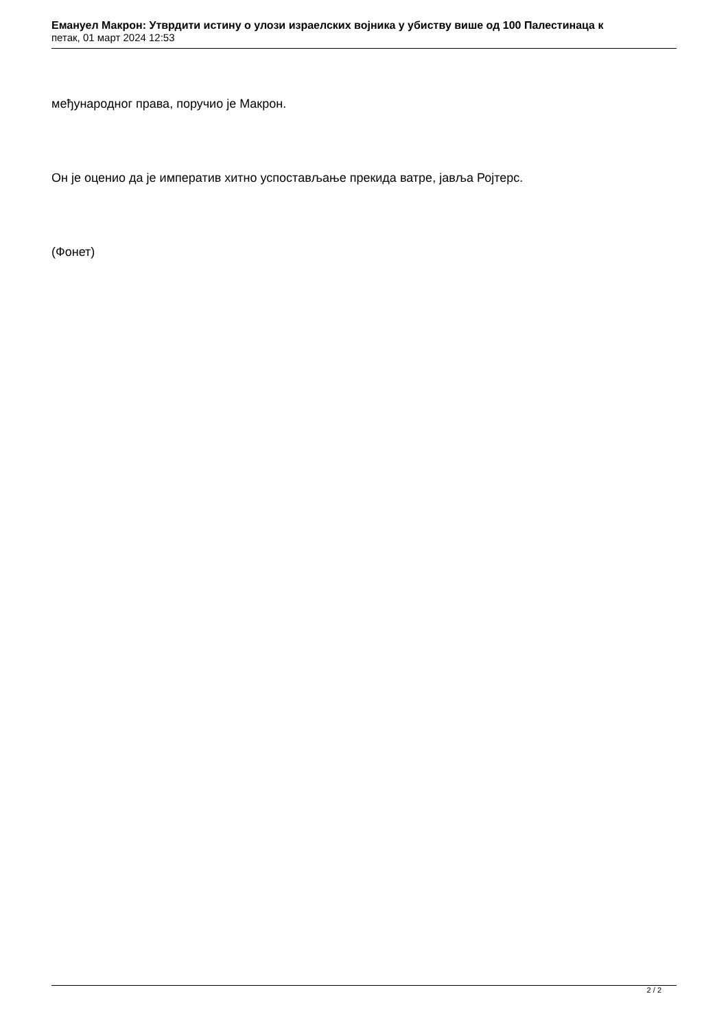Емануел Макрон: Утврдити истину о улози израелских војника у убиству више од 100 Палестинаца к
петак, 01 март 2024 12:53
међународног права, поручио је Макрон.
Он је оценио да је императив хитно успостављање прекида ватре, јавља Ројтерс.
(Фонет)
2 / 2